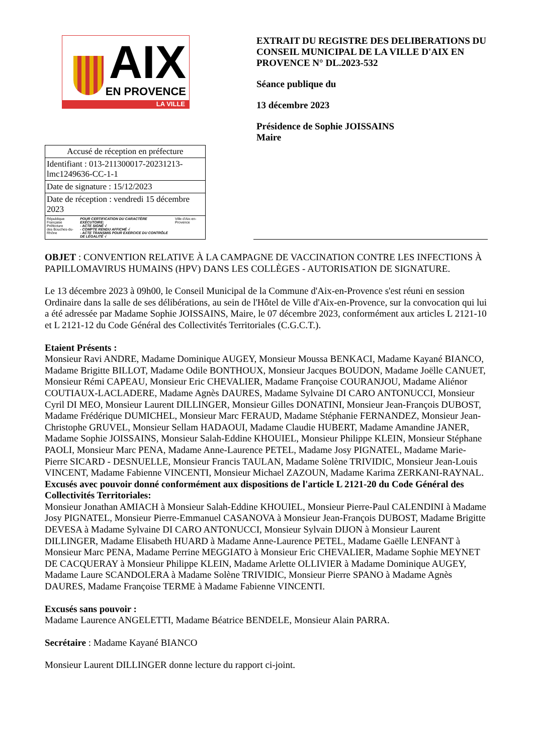AIX
EN PROVENCE
LA VILLE
| Accusé de réception en préfecture |
| Identifiant : 013-211300017-20231213-lmc1249636-CC-1-1 |
| Date de signature : 15/12/2023 |
| Date de réception : vendredi 15 décembre 2023 |
| République Française Préfecture des Bouches-du-Rhône POUR CERTIFICATION DU CARACTÈRE EXÉCUTOIRE: - ACTE SIGNÉ √ - COMPTE RENDU AFFICHÉ √ - ACTE TRANSMIS POUR EXERCICE DU CONTRÔLE DE LÉGALITÉ √ Ville d'Aix-en-Provence |
EXTRAIT DU REGISTRE DES DELIBERATIONS DU CONSEIL MUNICIPAL DE LA VILLE D'AIX EN PROVENCE N° DL.2023-532
Séance publique du
13 décembre 2023
Présidence de Sophie JOISSAINS
Maire
OBJET : CONVENTION RELATIVE À LA CAMPAGNE DE VACCINATION CONTRE LES INFECTIONS À PAPILLOMAVIRUS HUMAINS (HPV) DANS LES COLLÈGES - AUTORISATION DE SIGNATURE.
Le 13 décembre 2023 à 09h00, le Conseil Municipal de la Commune d'Aix-en-Provence s'est réuni en session Ordinaire dans la salle de ses délibérations, au sein de l'Hôtel de Ville d'Aix-en-Provence, sur la convocation qui lui a été adressée par Madame Sophie JOISSAINS, Maire, le 07 décembre 2023, conformément aux articles L 2121-10 et L 2121-12 du Code Général des Collectivités Territoriales (C.G.C.T.).
Etaient Présents :
Monsieur Ravi ANDRE, Madame Dominique AUGEY, Monsieur Moussa BENKACI, Madame Kayané BIANCO, Madame Brigitte BILLOT, Madame Odile BONTHOUX, Monsieur Jacques BOUDON, Madame Joëlle CANUET, Monsieur Rémi CAPEAU, Monsieur Eric CHEVALIER, Madame Françoise COURANJOU, Madame Aliénor COUTIAUX-LACLADERE, Madame Agnès DAURES, Madame Sylvaine DI CARO ANTONUCCI, Monsieur Cyril DI MEO, Monsieur Laurent DILLINGER, Monsieur Gilles DONATINI, Monsieur Jean-François DUBOST, Madame Frédérique DUMICHEL, Monsieur Marc FERAUD, Madame Stéphanie FERNANDEZ, Monsieur Jean-Christophe GRUVEL, Monsieur Sellam HADAOUI, Madame Claudie HUBERT, Madame Amandine JANER, Madame Sophie JOISSAINS, Monsieur Salah-Eddine KHOUIEL, Monsieur Philippe KLEIN, Monsieur Stéphane PAOLI, Monsieur Marc PENA, Madame Anne-Laurence PETEL, Madame Josy PIGNATEL, Madame Marie-Pierre SICARD - DESNUELLE, Monsieur Francis TAULAN, Madame Solène TRIVIDIC, Monsieur Jean-Louis VINCENT, Madame Fabienne VINCENTI, Monsieur Michael ZAZOUN, Madame Karima ZERKANI-RAYNAL.
Excusés avec pouvoir donné conformément aux dispositions de l'article L 2121-20 du Code Général des Collectivités Territoriales:
Monsieur Jonathan AMIACH à Monsieur Salah-Eddine KHOUIEL, Monsieur Pierre-Paul CALENDINI à Madame Josy PIGNATEL, Monsieur Pierre-Emmanuel CASANOVA à Monsieur Jean-François DUBOST, Madame Brigitte DEVESA à Madame Sylvaine DI CARO ANTONUCCI, Monsieur Sylvain DIJON à Monsieur Laurent DILLINGER, Madame Elisabeth HUARD à Madame Anne-Laurence PETEL, Madame Gaëlle LENFANT à Monsieur Marc PENA, Madame Perrine MEGGIATO à Monsieur Eric CHEVALIER, Madame Sophie MEYNET DE CACQUERAY à Monsieur Philippe KLEIN, Madame Arlette OLLIVIER à Madame Dominique AUGEY, Madame Laure SCANDOLERA à Madame Solène TRIVIDIC, Monsieur Pierre SPANO à Madame Agnès DAURES, Madame Françoise TERME à Madame Fabienne VINCENTI.
Excusés sans pouvoir :
Madame Laurence ANGELETTI, Madame Béatrice BENDELE, Monsieur Alain PARRA.
Secrétaire : Madame Kayané BIANCO
Monsieur Laurent DILLINGER donne lecture du rapport ci-joint.